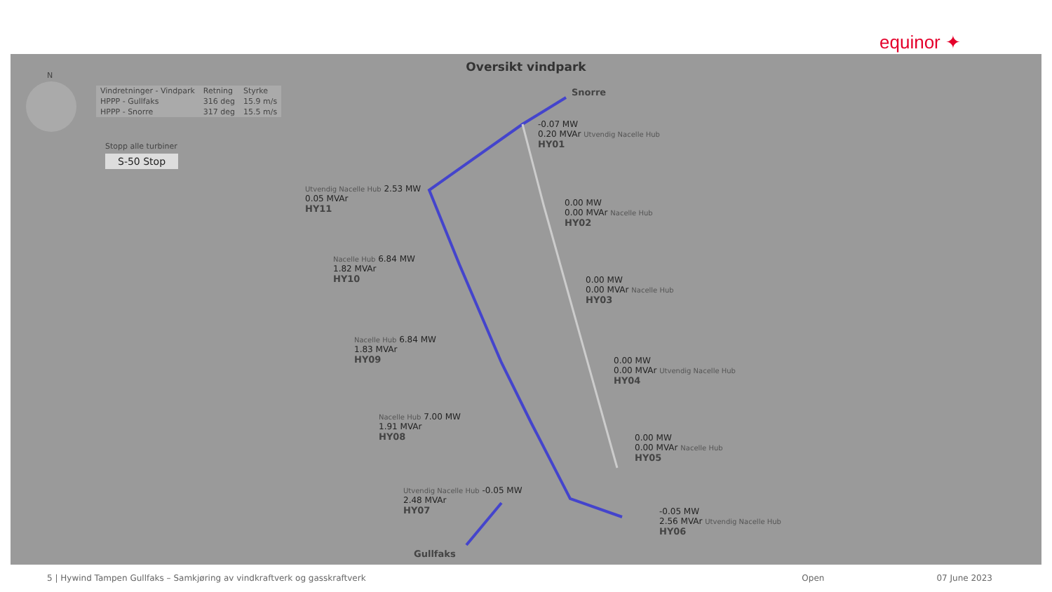equinor ✦
Oversikt vindpark
N
| Vindretninger - Vindpark | Retning | Styrke |
| --- | --- | --- |
| HPPP - Gullfaks | 316 deg | 15.9 m/s |
| HPPP - Snorre | 317 deg | 15.5 m/s |
Stopp alle turbiner
S-50 Stop
Snorre
-0.07 MW
0.20 MVAr Utvendig Nacelle Hub
HY01
Utvendig Nacelle Hub 2.53 MW
0.05 MVAr
HY11
0.00 MW
0.00 MVAr Nacelle Hub
HY02
Nacelle Hub 6.84 MW
1.82 MVAr
HY10
0.00 MW
0.00 MVAr Nacelle Hub
HY03
Nacelle Hub 6.84 MW
1.83 MVAr
HY09
0.00 MW
0.00 MVAr Utvendig Nacelle Hub
HY04
Nacelle Hub 7.00 MW
1.91 MVAr
HY08
0.00 MW
0.00 MVAr Nacelle Hub
HY05
Utvendig Nacelle Hub -0.05 MW
2.48 MVAr
HY07
-0.05 MW
2.56 MVAr Utvendig Nacelle Hub
HY06
Gullfaks
5 | Hywind Tampen Gullfaks – Samkjøring av vindkraftverk og gasskraftverk Open 07 June 2023